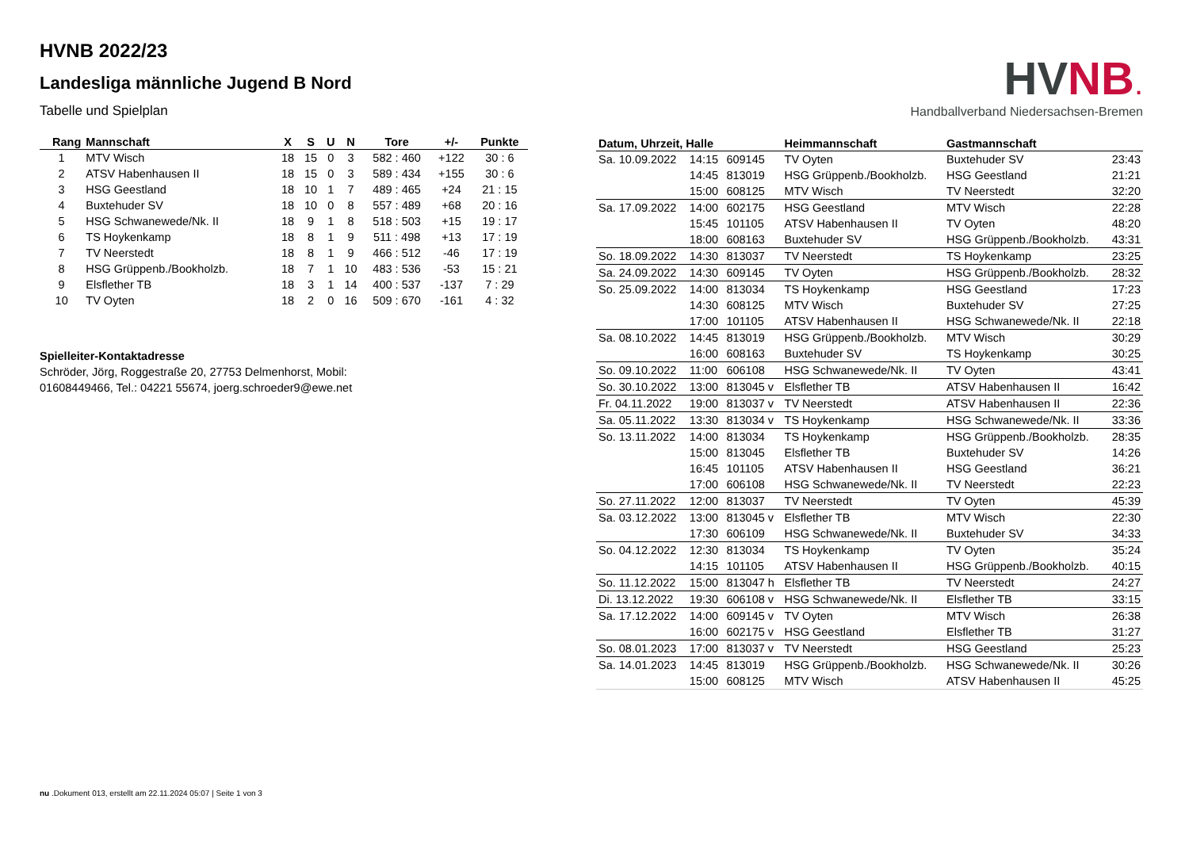HVNB 2022/23
Landesliga männliche Jugend B Nord
Tabelle und Spielplan
| Rang | Mannschaft | X | S | U | N | Tore | +/- | Punkte |
| --- | --- | --- | --- | --- | --- | --- | --- | --- |
| 1 | MTV Wisch | 18 | 15 | 0 | 3 | 582 : 460 | +122 | 30 : 6 |
| 2 | ATSV Habenhausen II | 18 | 15 | 0 | 3 | 589 : 434 | +155 | 30 : 6 |
| 3 | HSG Geestland | 18 | 10 | 1 | 7 | 489 : 465 | +24 | 21 : 15 |
| 4 | Buxtehuder SV | 18 | 10 | 0 | 8 | 557 : 489 | +68 | 20 : 16 |
| 5 | HSG Schwanewede/Nk. II | 18 | 9 | 1 | 8 | 518 : 503 | +15 | 19 : 17 |
| 6 | TS Hoykenkamp | 18 | 8 | 1 | 9 | 511 : 498 | +13 | 17 : 19 |
| 7 | TV Neerstedt | 18 | 8 | 1 | 9 | 466 : 512 | -46 | 17 : 19 |
| 8 | HSG Grüppenb./Bookholzb. | 18 | 7 | 1 | 10 | 483 : 536 | -53 | 15 : 21 |
| 9 | Elsflether TB | 18 | 3 | 1 | 14 | 400 : 537 | -137 | 7 : 29 |
| 10 | TV Oyten | 18 | 2 | 0 | 16 | 509 : 670 | -161 | 4 : 32 |
Spielleiter-Kontaktadresse
Schröder, Jörg, Roggestraße 20, 27753 Delmenhorst, Mobil:
01608449466, Tel.: 04221 55674, joerg.schroeder9@ewe.net
HV NB.
Handballverband Niedersachsen-Bremen
| Datum, Uhrzeit, Halle | | | Heimmannschaft | Gastmannschaft | |
| --- | --- | --- | --- | --- | --- |
| Sa. 10.09.2022 | 14:15 | 609145 | TV Oyten | Buxtehuder SV | 23:43 |
| | 14:45 | 813019 | HSG Grüppenb./Bookholzb. | HSG Geestland | 21:21 |
| | 15:00 | 608125 | MTV Wisch | TV Neerstedt | 32:20 |
| Sa. 17.09.2022 | 14:00 | 602175 | HSG Geestland | MTV Wisch | 22:28 |
| | 15:45 | 101105 | ATSV Habenhausen II | TV Oyten | 48:20 |
| | 18:00 | 608163 | Buxtehuder SV | HSG Grüppenb./Bookholzb. | 43:31 |
| So. 18.09.2022 | 14:30 | 813037 | TV Neerstedt | TS Hoykenkamp | 23:25 |
| Sa. 24.09.2022 | 14:30 | 609145 | TV Oyten | HSG Grüppenb./Bookholzb. | 28:32 |
| So. 25.09.2022 | 14:00 | 813034 | TS Hoykenkamp | HSG Geestland | 17:23 |
| | 14:30 | 608125 | MTV Wisch | Buxtehuder SV | 27:25 |
| | 17:00 | 101105 | ATSV Habenhausen II | HSG Schwanewede/Nk. II | 22:18 |
| Sa. 08.10.2022 | 14:45 | 813019 | HSG Grüppenb./Bookholzb. | MTV Wisch | 30:29 |
| | 16:00 | 608163 | Buxtehuder SV | TS Hoykenkamp | 30:25 |
| So. 09.10.2022 | 11:00 | 606108 | HSG Schwanewede/Nk. II | TV Oyten | 43:41 |
| So. 30.10.2022 | 13:00 | 813045 v | Elsflether TB | ATSV Habenhausen II | 16:42 |
| Fr. 04.11.2022 | 19:00 | 813037 v | TV Neerstedt | ATSV Habenhausen II | 22:36 |
| Sa. 05.11.2022 | 13:30 | 813034 v | TS Hoykenkamp | HSG Schwanewede/Nk. II | 33:36 |
| So. 13.11.2022 | 14:00 | 813034 | TS Hoykenkamp | HSG Grüppenb./Bookholzb. | 28:35 |
| | 15:00 | 813045 | Elsflether TB | Buxtehuder SV | 14:26 |
| | 16:45 | 101105 | ATSV Habenhausen II | HSG Geestland | 36:21 |
| | 17:00 | 606108 | HSG Schwanewede/Nk. II | TV Neerstedt | 22:23 |
| So. 27.11.2022 | 12:00 | 813037 | TV Neerstedt | TV Oyten | 45:39 |
| Sa. 03.12.2022 | 13:00 | 813045 v | Elsflether TB | MTV Wisch | 22:30 |
| | 17:30 | 606109 | HSG Schwanewede/Nk. II | Buxtehuder SV | 34:33 |
| So. 04.12.2022 | 12:30 | 813034 | TS Hoykenkamp | TV Oyten | 35:24 |
| | 14:15 | 101105 | ATSV Habenhausen II | HSG Grüppenb./Bookholzb. | 40:15 |
| So. 11.12.2022 | 15:00 | 813047 h | Elsflether TB | TV Neerstedt | 24:27 |
| Di. 13.12.2022 | 19:30 | 606108 v | HSG Schwanewede/Nk. II | Elsflether TB | 33:15 |
| Sa. 17.12.2022 | 14:00 | 609145 v | TV Oyten | MTV Wisch | 26:38 |
| | 16:00 | 602175 v | HSG Geestland | Elsflether TB | 31:27 |
| So. 08.01.2023 | 17:00 | 813037 v | TV Neerstedt | HSG Geestland | 25:23 |
| Sa. 14.01.2023 | 14:45 | 813019 | HSG Grüppenb./Bookholzb. | HSG Schwanewede/Nk. II | 30:26 |
| | 15:00 | 608125 | MTV Wisch | ATSV Habenhausen II | 45:25 |
nu .Dokument 013, erstellt am 22.11.2024 05:07 | Seite 1 von 3